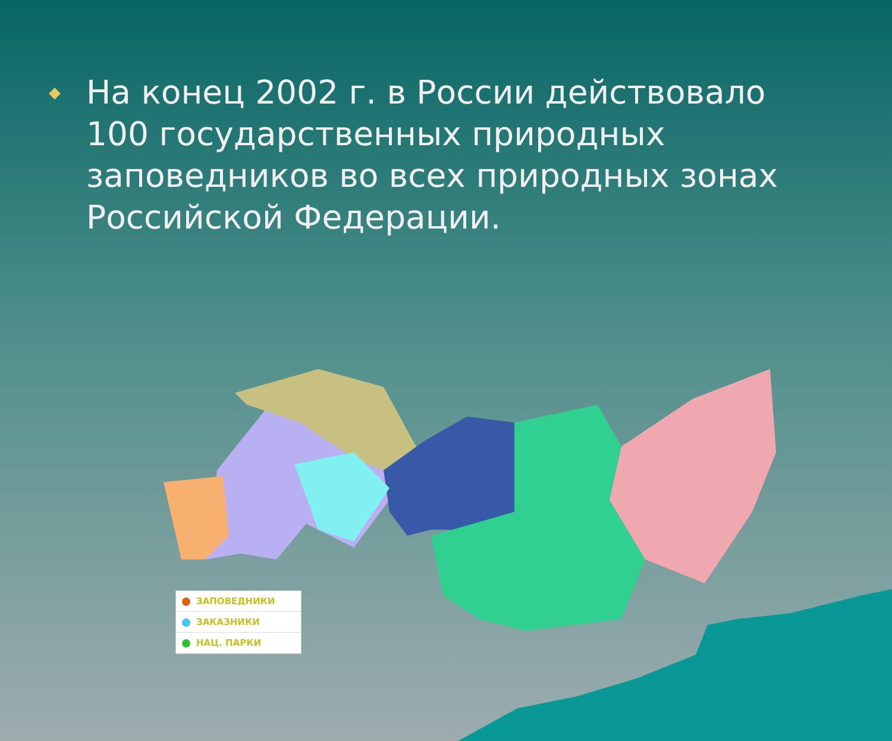◆ На конец 2002 г. в России действовало 100 государственных природных заповедников во всех природных зонах Российской Федерации.
ЗАПОВЕДНИКИ
ЗАКАЗНИКИ
НАЦ. ПАРКИ